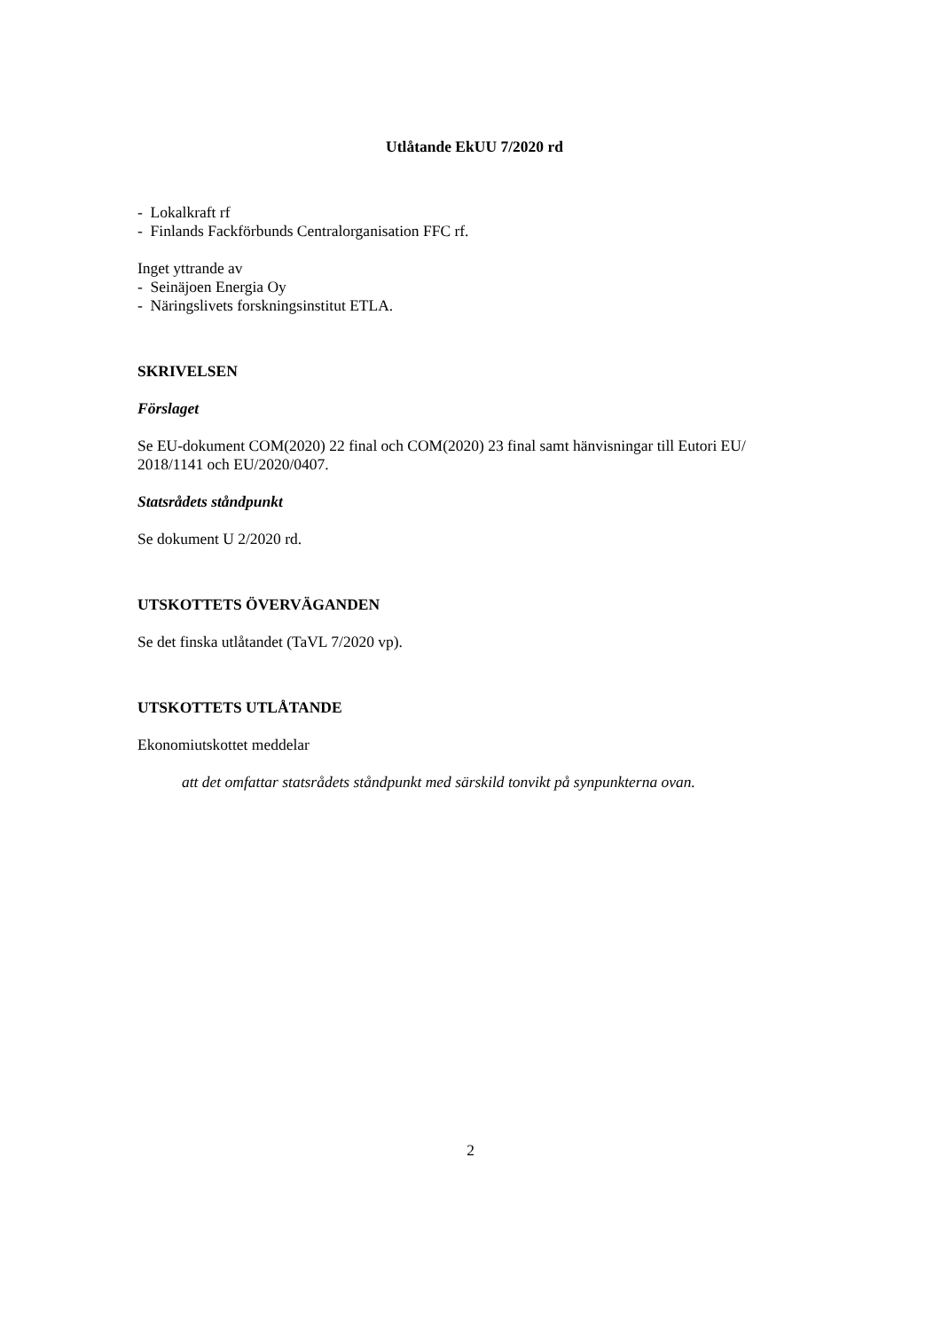Utlåtande EkUU 7/2020 rd
- Lokalkraft rf
- Finlands Fackförbunds Centralorganisation FFC rf.
Inget yttrande av
- Seinäjoen Energia Oy
- Näringslivets forskningsinstitut ETLA.
SKRIVELSEN
Förslaget
Se EU-dokument COM(2020) 22 final och COM(2020) 23 final samt hänvisningar till Eutori EU/ 2018/1141 och EU/2020/0407.
Statsrådets ståndpunkt
Se dokument U 2/2020 rd.
UTSKOTTETS ÖVERVÄGANDEN
Se det finska utlåtandet (TaVL 7/2020 vp).
UTSKOTTETS UTLÅTANDE
Ekonomiutskottet meddelar
att det omfattar statsrådets ståndpunkt med särskild tonvikt på synpunkterna ovan.
2